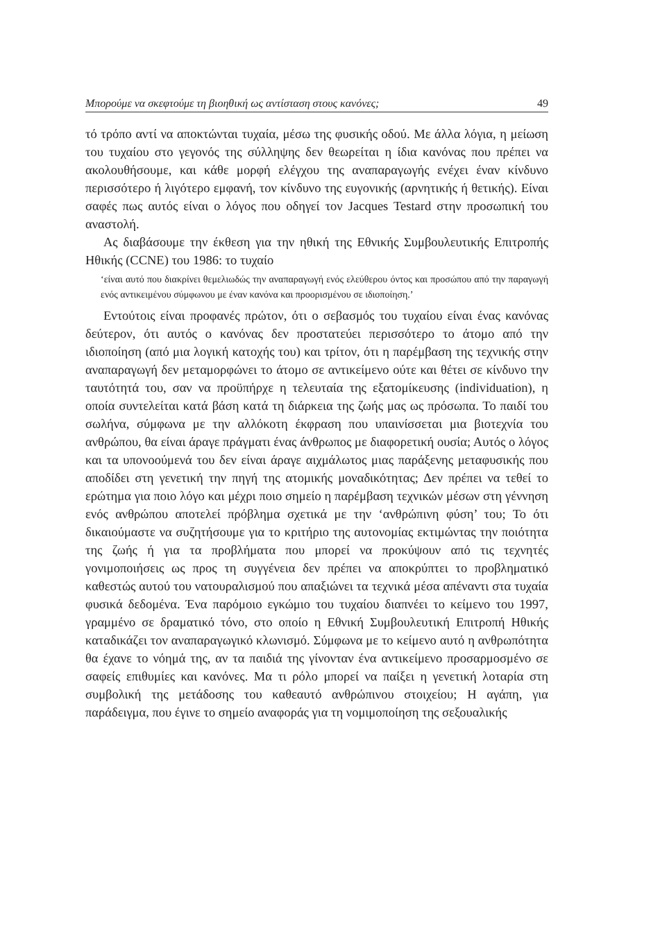Μπορούμε να σκεφτούμε τη βιοηθική ως αντίσταση στους κανόνες; 49
τό τρόπο αντί να αποκτώνται τυχαία, μέσω της φυσικής οδού. Με άλλα λόγια, η μείωση του τυχαίου στο γεγονός της σύλληψης δεν θεωρείται η ίδια κανόνας που πρέπει να ακολουθήσουμε, και κάθε μορφή ελέγχου της αναπαραγωγής ενέχει έναν κίνδυνο περισσότερο ή λιγότερο εμφανή, τον κίνδυνο της ευγονικής (αρνητικής ή θετικής). Είναι σαφές πως αυτός είναι ο λόγος που οδηγεί τον Jacques Testard στην προσωπική του αναστολή.
Ας διαβάσουμε την έκθεση για την ηθική της Εθνικής Συμβουλευτικής Επιτροπής Ηθικής (CCNE) του 1986: το τυχαίο
‘είναι αυτό που διακρίνει θεμελιωδώς την αναπαραγωγή ενός ελεύθερου όντος και προσώπου από την παραγωγή ενός αντικειμένου σύμφωνου με έναν κανόνα και προορισμένου σε ιδιοποίηση.’
Εντούτοις είναι προφανές πρώτον, ότι ο σεβασμός του τυχαίου είναι ένας κανόνας δεύτερον, ότι αυτός ο κανόνας δεν προστατεύει περισσότερο το άτομο από την ιδιοποίηση (από μια λογική κατοχής του) και τρίτον, ότι η παρέμβαση της τεχνικής στην αναπαραγωγή δεν μεταμορφώνει το άτομο σε αντικείμενο ούτε και θέτει σε κίνδυνο την ταυτότητά του, σαν να προϋπήρχε η τελευταία της εξατομίκευσης (individuation), η οποία συντελείται κατά βάση κατά τη διάρκεια της ζωής μας ως πρόσωπα. Το παιδί του σωλήνα, σύμφωνα με την αλλόκοτη έκφραση που υπαινίσσεται μια βιοτεχνία του ανθρώπου, θα είναι άραγε πράγματι ένας άνθρωπος με διαφορετική ουσία; Αυτός ο λόγος και τα υπονοούμενά του δεν είναι άραγε αιχμάλωτος μιας παράξενης μεταφυσικής που αποδίδει στη γενετική την πηγή της ατομικής μοναδικότητας; Δεν πρέπει να τεθεί το ερώτημα για ποιο λόγο και μέχρι ποιο σημείο η παρέμβαση τεχνικών μέσων στη γέννηση ενός ανθρώπου αποτελεί πρόβλημα σχετικά με την ‘ανθρώπινη φύση’ του; Το ότι δικαιούμαστε να συζητήσουμε για το κριτήριο της αυτονομίας εκτιμώντας την ποιότητα της ζωής ή για τα προβλήματα που μπορεί να προκύψουν από τις τεχνητές γονιμοποιήσεις ως προς τη συγγένεια δεν πρέπει να αποκρύπτει το προβληματικό καθεστώς αυτού του νατουραλισμού που απαξιώνει τα τεχνικά μέσα απέναντι στα τυχαία φυσικά δεδομένα. Ένα παρόμοιο εγκώμιο του τυχαίου διαπνέει το κείμενο του 1997, γραμμένο σε δραματικό τόνο, στο οποίο η Εθνική Συμβουλευτική Επιτροπή Ηθικής καταδικάζει τον αναπαραγωγικό κλωνισμό. Σύμφωνα με το κείμενο αυτό η ανθρωπότητα θα έχανε το νόημά της, αν τα παιδιά της γίνονταν ένα αντικείμενο προσαρμοσμένο σε σαφείς επιθυμίες και κανόνες. Μα τι ρόλο μπορεί να παίξει η γενετική λοταρία στη συμβολική της μετάδοσης του καθεαυτό ανθρώπινου στοιχείου; Η αγάπη, για παράδειγμα, που έγινε το σημείο αναφοράς για τη νομιμοποίηση της σεξουαλικής